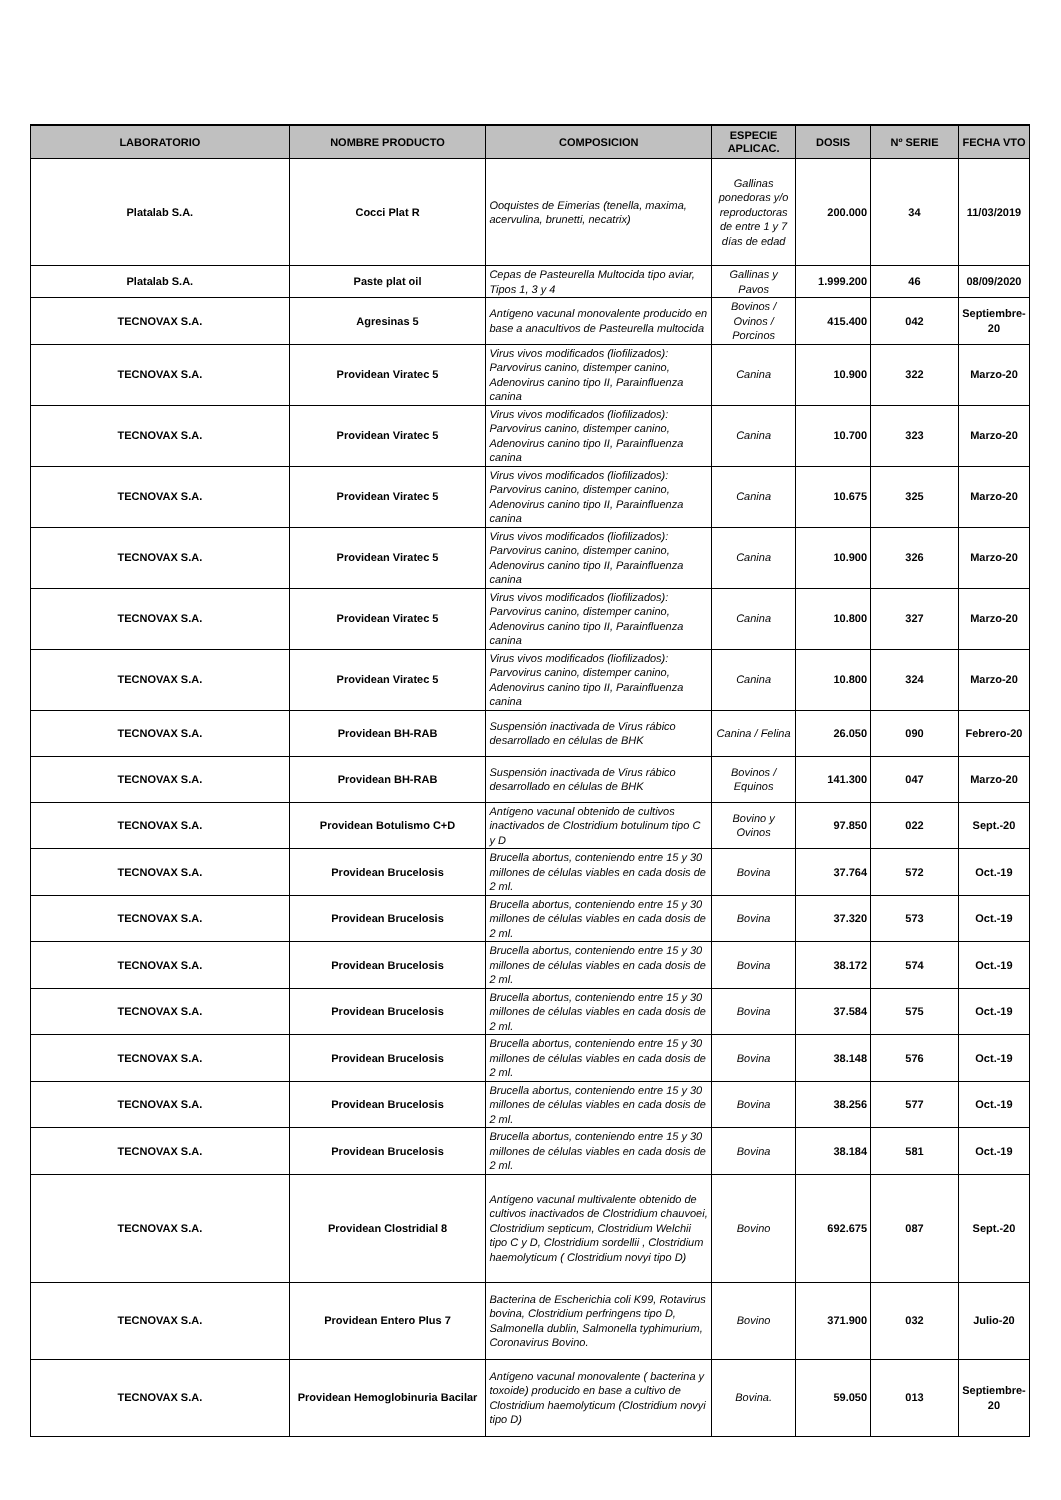| LABORATORIO | NOMBRE PRODUCTO | COMPOSICION | ESPECIE APLICAC. | DOSIS | Nº SERIE | FECHA VTO |
| --- | --- | --- | --- | --- | --- | --- |
| Platalab S.A. | Cocci Plat R | Ooquistes de Eimerias (tenella, maxima, acervulina, brunetti, necatrix) | Gallinas ponedoras y/o reproductoras de entre 1 y 7 días de edad | 200.000 | 34 | 11/03/2019 |
| Platalab S.A. | Paste plat oil | Cepas de Pasteurella Multocida tipo aviar, Tipos 1, 3 y 4 | Gallinas y Pavos | 1.999.200 | 46 | 08/09/2020 |
| TECNOVAX S.A. | Agresinas 5 | Antígeno vacunal monovalente producido en base a anacultivos de Pasteurella multocida | Bovinos / Ovinos / Porcinos | 415.400 | 042 | Septiembre-20 |
| TECNOVAX S.A. | Providean Viratec 5 | Virus vivos modificados (liofilizados): Parvovirus canino, distemper canino, Adenovirus canino tipo II, Parainfluenza canina | Canina | 10.900 | 322 | Marzo-20 |
| TECNOVAX S.A. | Providean Viratec 5 | Virus vivos modificados (liofilizados): Parvovirus canino, distemper canino, Adenovirus canino tipo II, Parainfluenza canina | Canina | 10.700 | 323 | Marzo-20 |
| TECNOVAX S.A. | Providean Viratec 5 | Virus vivos modificados (liofilizados): Parvovirus canino, distemper canino, Adenovirus canino tipo II, Parainfluenza canina | Canina | 10.675 | 325 | Marzo-20 |
| TECNOVAX S.A. | Providean Viratec 5 | Virus vivos modificados (liofilizados): Parvovirus canino, distemper canino, Adenovirus canino tipo II, Parainfluenza canina | Canina | 10.900 | 326 | Marzo-20 |
| TECNOVAX S.A. | Providean Viratec 5 | Virus vivos modificados (liofilizados): Parvovirus canino, distemper canino, Adenovirus canino tipo II, Parainfluenza canina | Canina | 10.800 | 327 | Marzo-20 |
| TECNOVAX S.A. | Providean Viratec 5 | Virus vivos modificados (liofilizados): Parvovirus canino, distemper canino, Adenovirus canino tipo II, Parainfluenza canina | Canina | 10.800 | 324 | Marzo-20 |
| TECNOVAX S.A. | Providean BH-RAB | Suspensión inactivada de Virus rábico desarrollado en células de BHK | Canina / Felina | 26.050 | 090 | Febrero-20 |
| TECNOVAX S.A. | Providean BH-RAB | Suspensión inactivada de Virus rábico desarrollado en células de BHK | Bovinos / Equinos | 141.300 | 047 | Marzo-20 |
| TECNOVAX S.A. | Providean Botulismo C+D | Antígeno vacunal obtenido de cultivos inactivados de Clostridium botulinum tipo C y D | Bovino y Ovinos | 97.850 | 022 | Sept.-20 |
| TECNOVAX S.A. | Providean Brucelosis | Brucella abortus, conteniendo entre 15 y 30 millones de células viables en cada dosis de 2 ml. | Bovina | 37.764 | 572 | Oct.-19 |
| TECNOVAX S.A. | Providean Brucelosis | Brucella abortus, conteniendo entre 15 y 30 millones de células viables en cada dosis de 2 ml. | Bovina | 37.320 | 573 | Oct.-19 |
| TECNOVAX S.A. | Providean Brucelosis | Brucella abortus, conteniendo entre 15 y 30 millones de células viables en cada dosis de 2 ml. | Bovina | 38.172 | 574 | Oct.-19 |
| TECNOVAX S.A. | Providean Brucelosis | Brucella abortus, conteniendo entre 15 y 30 millones de células viables en cada dosis de 2 ml. | Bovina | 37.584 | 575 | Oct.-19 |
| TECNOVAX S.A. | Providean Brucelosis | Brucella abortus, conteniendo entre 15 y 30 millones de células viables en cada dosis de 2 ml. | Bovina | 38.148 | 576 | Oct.-19 |
| TECNOVAX S.A. | Providean Brucelosis | Brucella abortus, conteniendo entre 15 y 30 millones de células viables en cada dosis de 2 ml. | Bovina | 38.256 | 577 | Oct.-19 |
| TECNOVAX S.A. | Providean Brucelosis | Brucella abortus, conteniendo entre 15 y 30 millones de células viables en cada dosis de 2 ml. | Bovina | 38.184 | 581 | Oct.-19 |
| TECNOVAX S.A. | Providean Clostridial 8 | Antígeno vacunal multivalente obtenido de cultivos inactivados de Clostridium chauvoei, Clostridium septicum, Clostridium Welchii tipo C y D, Clostridium sordellii , Clostridium haemolyticum ( Clostridium novyi tipo D) | Bovino | 692.675 | 087 | Sept.-20 |
| TECNOVAX S.A. | Providean Entero Plus 7 | Bacterina de Escherichia coli K99, Rotavirus bovina, Clostridium perfringens tipo D, Salmonella dublin, Salmonella typhimurium, Coronavirus Bovino. | Bovino | 371.900 | 032 | Julio-20 |
| TECNOVAX S.A. | Providean Hemoglobinuria Bacilar | Antígeno vacunal monovalente ( bacterina y toxoide) producido en base a cultivo de Clostridium haemolyticum (Clostridium novyi tipo D) | Bovina. | 59.050 | 013 | Septiembre-20 |